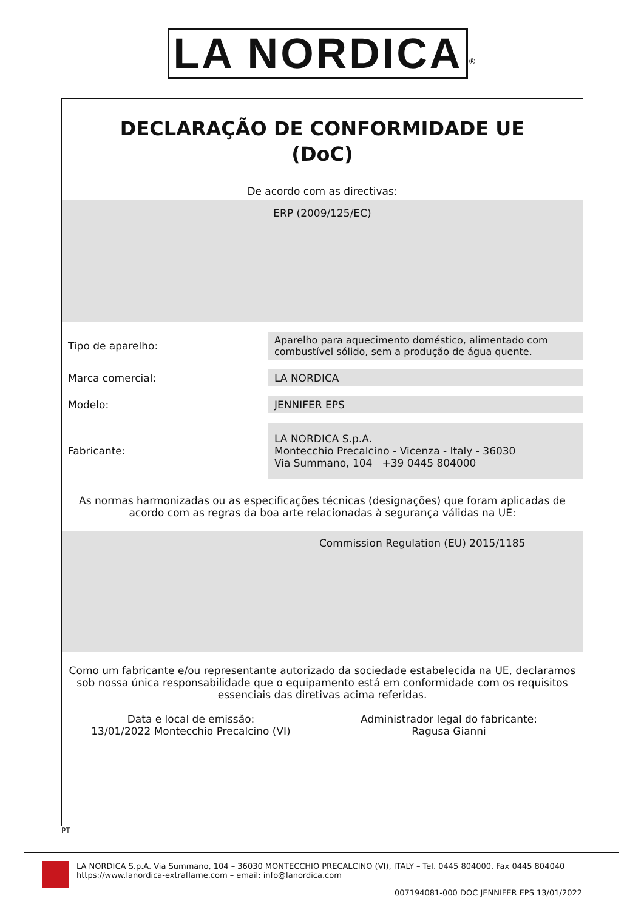LA NORDICA<sup>®</sup>
DECLARAÇÃO DE CONFORMIDADE UE
(DoC)
De acordo com as directivas:
ERP (2009/125/EC)
| Tipo de aparelho: | Aparelho para aquecimento doméstico, alimentado com combustível sólido, sem a produção de água quente. |
| Marca comercial: | LA NORDICA |
| Modelo: | JENNIFER EPS |
| Fabricante: | LA NORDICA S.p.A. Montecchio Precalcino - Vicenza - Italy - 36030 Via Summano, 104 +39 0445 804000 |
As normas harmonizadas ou as especificações técnicas (designações) que foram aplicadas de acordo com as regras da boa arte relacionadas à segurança válidas na UE:
Commission Regulation (EU) 2015/1185
Como um fabricante e/ou representante autorizado da sociedade estabelecida na UE, declaramos sob nossa única responsabilidade que o equipamento está em conformidade com os requisitos essenciais das diretivas acima referidas.
Data e local de emissão:
13/01/2022 Montecchio Precalcino (VI)
Administrador legal do fabricante:
Ragusa Gianni
PT
LA NORDICA S.p.A. Via Summano, 104 – 36030 MONTECCHIO PRECALCINO (VI), ITALY – Tel. 0445 804000, Fax 0445 804040
https://www.lanordica-extraflame.com – email: info@lanordica.com
007194081-000 DOC JENNIFER EPS 13/01/2022